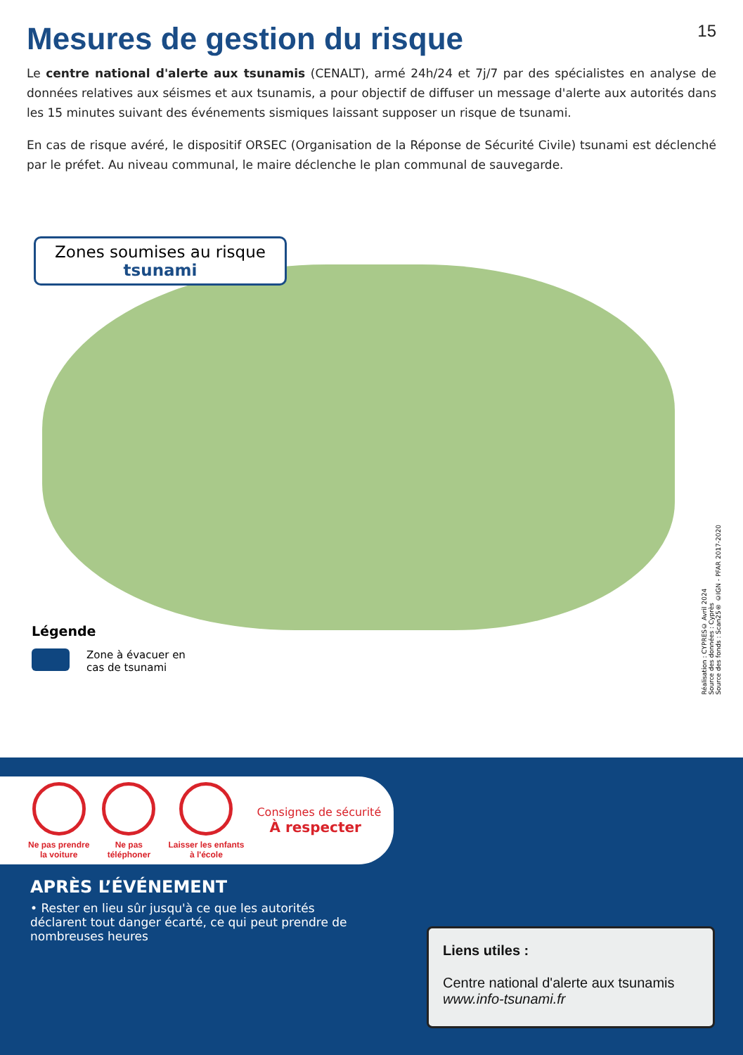Mesures de gestion du risque 15
Le centre national d'alerte aux tsunamis (CENALT), armé 24h/24 et 7j/7 par des spécialistes en analyse de données relatives aux séismes et aux tsunamis, a pour objectif de diffuser un message d'alerte aux autorités dans les 15 minutes suivant des événements sismiques laissant supposer un risque de tsunami.
En cas de risque avéré, le dispositif ORSEC (Organisation de la Réponse de Sécurité Civile) tsunami est déclenché par le préfet. Au niveau communal, le maire déclenche le plan communal de sauvegarde.
Zones soumises au risque
tsunami
Légende
Zone à évacuer en
cas de tsunami
Réalisation : CYPRES© Avril 2024
Source des données : Cyprès
Source des fonds : Scan25® ©IGN - PFAR 2017-2020
Ne pas prendre
la voiture
Ne pas
téléphoner
Laisser les enfants
à l'école
Consignes de sécurité
À respecter
APRÈS L’ÉVÉNEMENT
• Rester en lieu sûr jusqu'à ce que les autorités déclarent tout danger écarté, ce qui peut prendre de nombreuses heures
Liens utiles :
Centre national d'alerte aux tsunamis
www.info-tsunami.fr